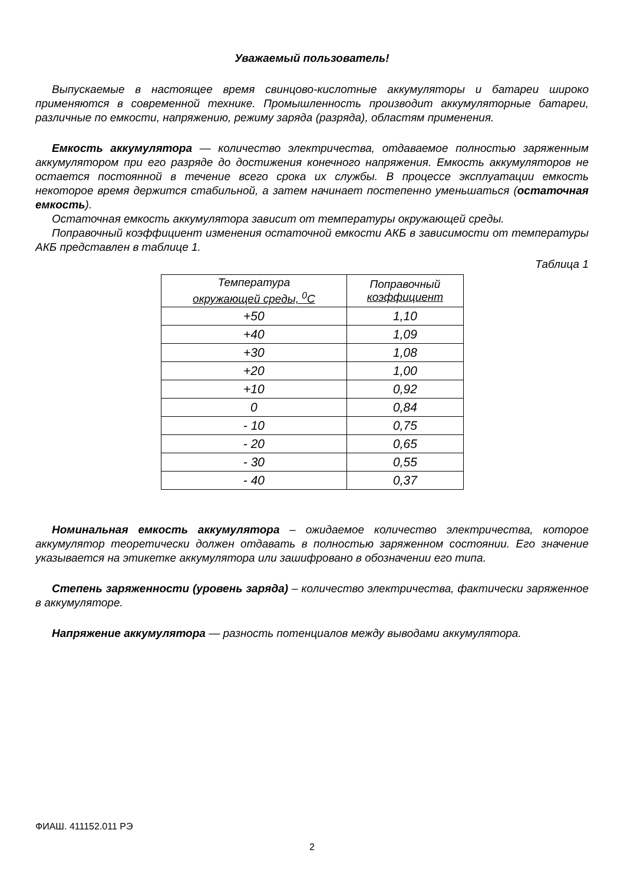Уважаемый пользователь!
Выпускаемые в настоящее время свинцово-кислотные аккумуляторы и батареи широко применяются в современной технике. Промышленность производит аккумуляторные батареи, различные по емкости, напряжению, режиму заряда (разряда), областям применения.
Емкость аккумулятора — количество электричества, отдаваемое полностью заряженным аккумулятором при его разряде до достижения конечного напряжения. Емкость аккумуляторов не остается постоянной в течение всего срока их службы. В процессе эксплуатации емкость некоторое время держится стабильной, а затем начинает постепенно уменьшаться (остаточная емкость).
Остаточная емкость аккумулятора зависит от температуры окружающей среды.
Поправочный коэффициент изменения остаточной емкости АКБ в зависимости от температуры АКБ представлен в таблице 1.
Таблица 1
| Температура окружающей среды, <sup>0</sup>С | Поправочный коэффициент |
| --- | --- |
| +50 | 1,10 |
| +40 | 1,09 |
| +30 | 1,08 |
| +20 | 1,00 |
| +10 | 0,92 |
| 0 | 0,84 |
| - 10 | 0,75 |
| - 20 | 0,65 |
| - 30 | 0,55 |
| - 40 | 0,37 |
Номинальная емкость аккумулятора – ожидаемое количество электричества, которое аккумулятор теоретически должен отдавать в полностью заряженном состоянии. Его значение указывается на этикетке аккумулятора или зашифровано в обозначении его типа.
Степень заряженности (уровень заряда) – количество электричества, фактически заряженное в аккумуляторе.
Напряжение аккумулятора — разность потенциалов между выводами аккумулятора.
ФИАШ. 411152.011 РЭ
2